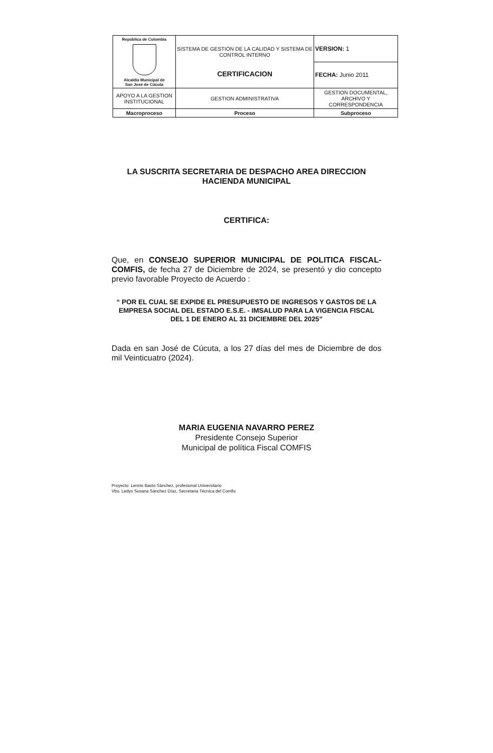| República de Colombia Alcaldía Municipal de San José de Cúcuta | SISTEMA DE GESTIÓN DE LA CALIDAD Y SISTEMA DE CONTROL INTERNO CERTIFICACION | VERSION: 1 |
| | | FECHA: Junio 2011 |
| APOYO A LA GESTION INSTITUCIONAL | GESTION ADMINISTRATIVA | GESTION DOCUMENTAL, ARCHIVO Y CORRESPONDENCIA |
| Macroproceso | Proceso | Subproceso |
LA SUSCRITA SECRETARIA DE DESPACHO AREA DIRECCION HACIENDA MUNICIPAL
CERTIFICA:
Que, en CONSEJO SUPERIOR MUNICIPAL DE POLITICA FISCAL-COMFIS, de fecha 27 de Diciembre de 2024, se presentó y dio concepto previo favorable Proyecto de Acuerdo :
“ POR EL CUAL SE EXPIDE EL PRESUPUESTO DE INGRESOS Y GASTOS DE LA EMPRESA SOCIAL DEL ESTADO E.S.E. - IMSALUD PARA LA VIGENCIA FISCAL DEL 1 DE ENERO AL 31 DICIEMBRE DEL 2025”
Dada en san José de Cúcuta, a los 27 días del mes de Diciembre de dos mil Veinticuatro (2024).
MARIA EUGENIA NAVARRO PEREZ
Presidente Consejo Superior
Municipal de política Fiscal COMFIS
Proyecto: Lennis Basto Sánchez, profesional Universitario
Vbo. Ledys Susana Sánchez Díaz, Secretaria Técnica del Comfis